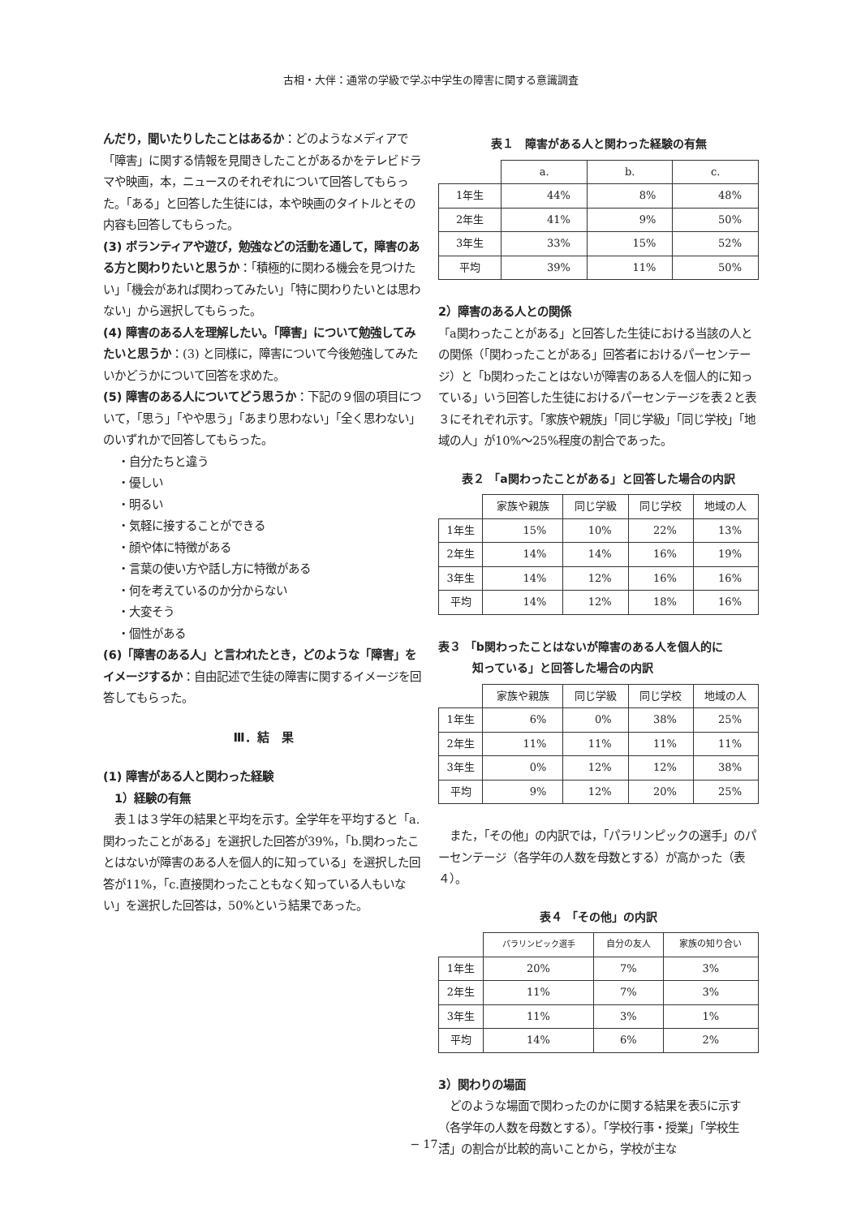古相・大伴：通常の学級で学ぶ中学生の障害に関する意識調査
んだり，聞いたりしたことはあるか：どのようなメディアで「障害」に関する情報を見聞きしたことがあるかをテレビドラマや映画，本，ニュースのそれぞれについて回答してもらった。「ある」と回答した生徒には，本や映画のタイトルとその内容も回答してもらった。
(3) ボランティアや遊び，勉強などの活動を通して，障害のある方と関わりたいと思うか：「積極的に関わる機会を見つけたい」「機会があれば関わってみたい」「特に関わりたいとは思わない」から選択してもらった。
(4) 障害のある人を理解したい。「障害」について勉強してみたいと思うか：(3) と同様に，障害について今後勉強してみたいかどうかについて回答を求めた。
(5) 障害のある人についてどう思うか：下記の９個の項目について，「思う」「やや思う」「あまり思わない」「全く思わない」のいずれかで回答してもらった。
・自分たちと違う
・優しい
・明るい
・気軽に接することができる
・顔や体に特徴がある
・言葉の使い方や話し方に特徴がある
・何を考えているのか分からない
・大変そう
・個性がある
(6)「障害のある人」と言われたとき，どのような「障害」をイメージするか：自由記述で生徒の障害に関するイメージを回答してもらった。
Ⅲ．結　果
(1) 障害がある人と関わった経験
　1）経験の有無
　表１は３学年の結果と平均を示す。全学年を平均すると「a.関わったことがある」を選択した回答が39%，「b.関わったことはないが障害のある人を個人的に知っている」を選択した回答が11%，「c.直接関わったこともなく知っている人もいない」を選択した回答は，50%という結果であった。
表１　障害がある人と関わった経験の有無
| | a. | b. | c. |
| --- | --- | --- | --- |
| 1年生 | 44% | 8% | 48% |
| 2年生 | 41% | 9% | 50% |
| 3年生 | 33% | 15% | 52% |
| 平均 | 39% | 11% | 50% |
2）障害のある人との関係
「a関わったことがある」と回答した生徒における当該の人との関係（「関わったことがある」回答者におけるパーセンテージ）と「b関わったことはないが障害のある人を個人的に知っている」いう回答した生徒におけるパーセンテージを表２と表３にそれぞれ示す。「家族や親族」「同じ学級」「同じ学校」「地域の人」が10%〜25%程度の割合であった。
表２ 「a関わったことがある」と回答した場合の内訳
| | 家族や親族 | 同じ学級 | 同じ学校 | 地域の人 |
| --- | --- | --- | --- | --- |
| 1年生 | 15% | 10% | 22% | 13% |
| 2年生 | 14% | 14% | 16% | 19% |
| 3年生 | 14% | 12% | 16% | 16% |
| 平均 | 14% | 12% | 18% | 16% |
表３ 「b関わったことはないが障害のある人を個人的に
　　　知っている」と回答した場合の内訳
| | 家族や親族 | 同じ学級 | 同じ学校 | 地域の人 |
| --- | --- | --- | --- | --- |
| 1年生 | 6% | 0% | 38% | 25% |
| 2年生 | 11% | 11% | 11% | 11% |
| 3年生 | 0% | 12% | 12% | 38% |
| 平均 | 9% | 12% | 20% | 25% |
　また，「その他」の内訳では，「パラリンピックの選手」のパーセンテージ（各学年の人数を母数とする）が高かった（表４）。
表４ 「その他」の内訳
| | パラリンピック選手 | 自分の友人 | 家族の知り合い |
| --- | --- | --- | --- |
| 1年生 | 20% | 7% | 3% |
| 2年生 | 11% | 7% | 3% |
| 3年生 | 11% | 3% | 1% |
| 平均 | 14% | 6% | 2% |
3）関わりの場面
　どのような場面で関わったのかに関する結果を表5に示す（各学年の人数を母数とする）。「学校行事・授業」「学校生活」の割合が比較的高いことから，学校が主な
− 17 −